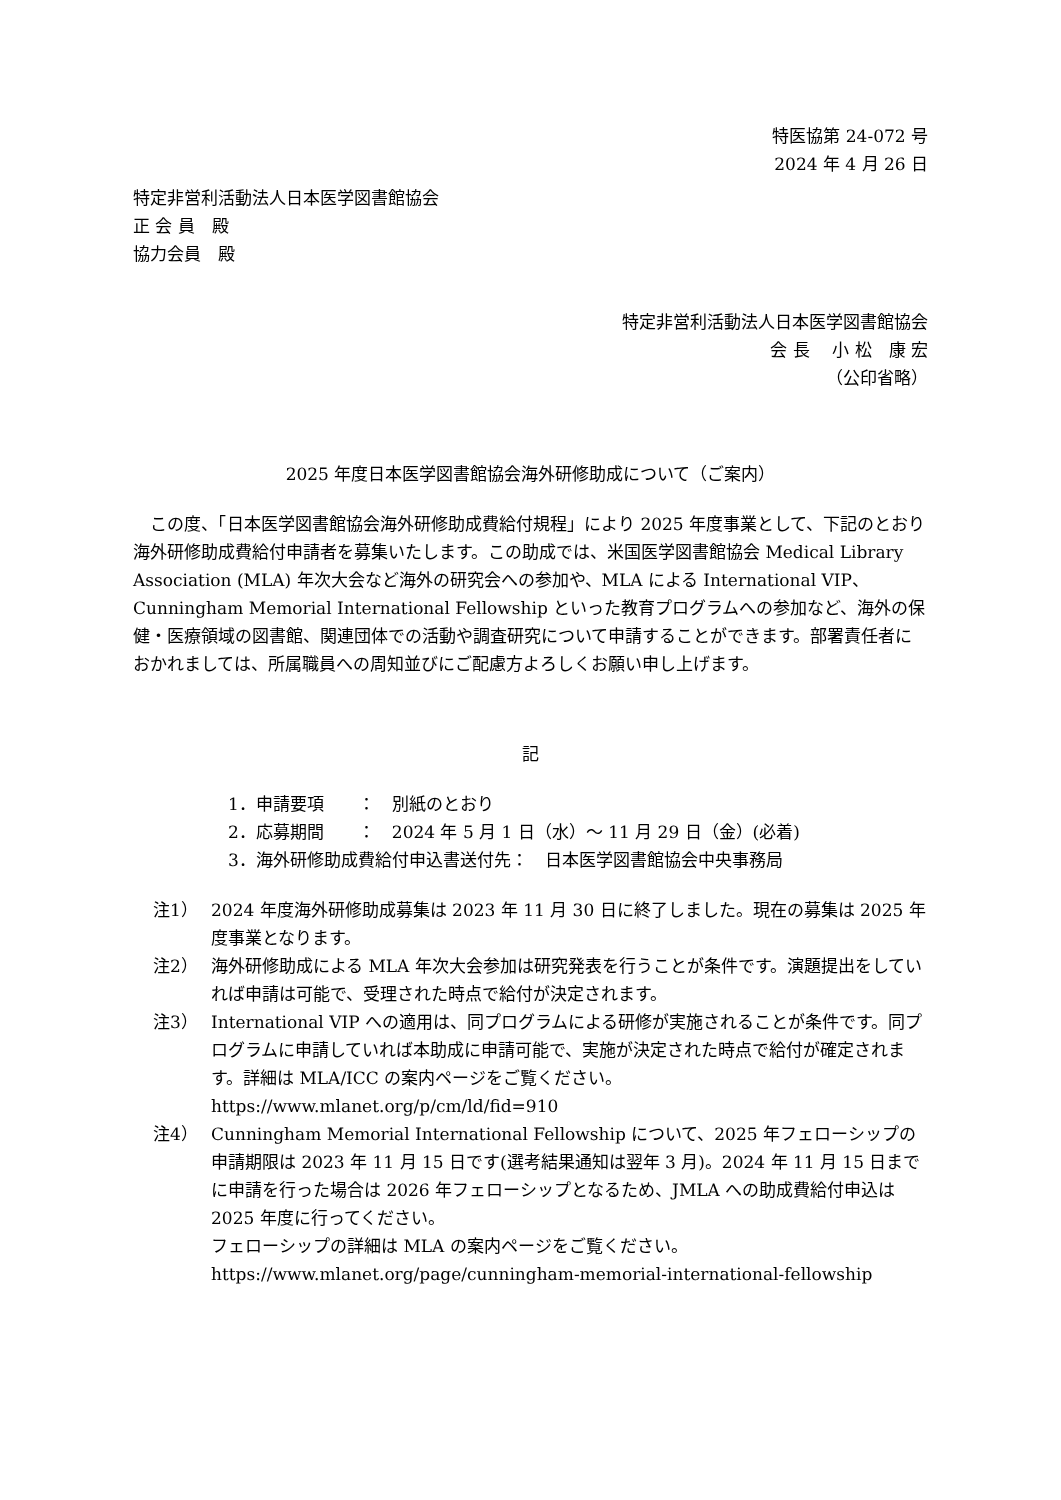特医協第 24-072 号
2024 年 4 月 26 日
特定非営利活動法人日本医学図書館協会
正 会 員　殿
協力会員　殿
特定非営利活動法人日本医学図書館協会
会 長　 小 松　康 宏
（公印省略）
2025 年度日本医学図書館協会海外研修助成について（ご案内）
この度、「日本医学図書館協会海外研修助成費給付規程」により 2025 年度事業として、下記のとおり海外研修助成費給付申請者を募集いたします。この助成では、米国医学図書館協会 Medical Library Association (MLA) 年次大会など海外の研究会への参加や、MLA による International VIP、Cunningham Memorial International Fellowship といった教育プログラムへの参加など、海外の保健・医療領域の図書館、関連団体での活動や調査研究について申請することができます。部署責任者におかれましては、所属職員への周知並びにご配慮方よろしくお願い申し上げます。
記
1．申請要項　　：　別紙のとおり
2．応募期間　　：　2024 年 5 月 1 日（水）～ 11 月 29 日（金）(必着)
3．海外研修助成費給付申込書送付先：　日本医学図書館協会中央事務局
注1） 2024 年度海外研修助成募集は 2023 年 11 月 30 日に終了しました。現在の募集は 2025 年度事業となります。
注2） 海外研修助成による MLA 年次大会参加は研究発表を行うことが条件です。演題提出をしていれば申請は可能で、受理された時点で給付が決定されます。
注3） International VIP への適用は、同プログラムによる研修が実施されることが条件です。同プログラムに申請していれば本助成に申請可能で、実施が決定された時点で給付が確定されます。詳細は MLA/ICC の案内ページをご覧ください。
https://www.mlanet.org/p/cm/ld/fid=910
注4） Cunningham Memorial International Fellowship について、2025 年フェローシップの申請期限は 2023 年 11 月 15 日です(選考結果通知は翌年 3 月)。2024 年 11 月 15 日までに申請を行った場合は 2026 年フェローシップとなるため、JMLA への助成費給付申込は 2025 年度に行ってください。
フェローシップの詳細は MLA の案内ページをご覧ください。
https://www.mlanet.org/page/cunningham-memorial-international-fellowship